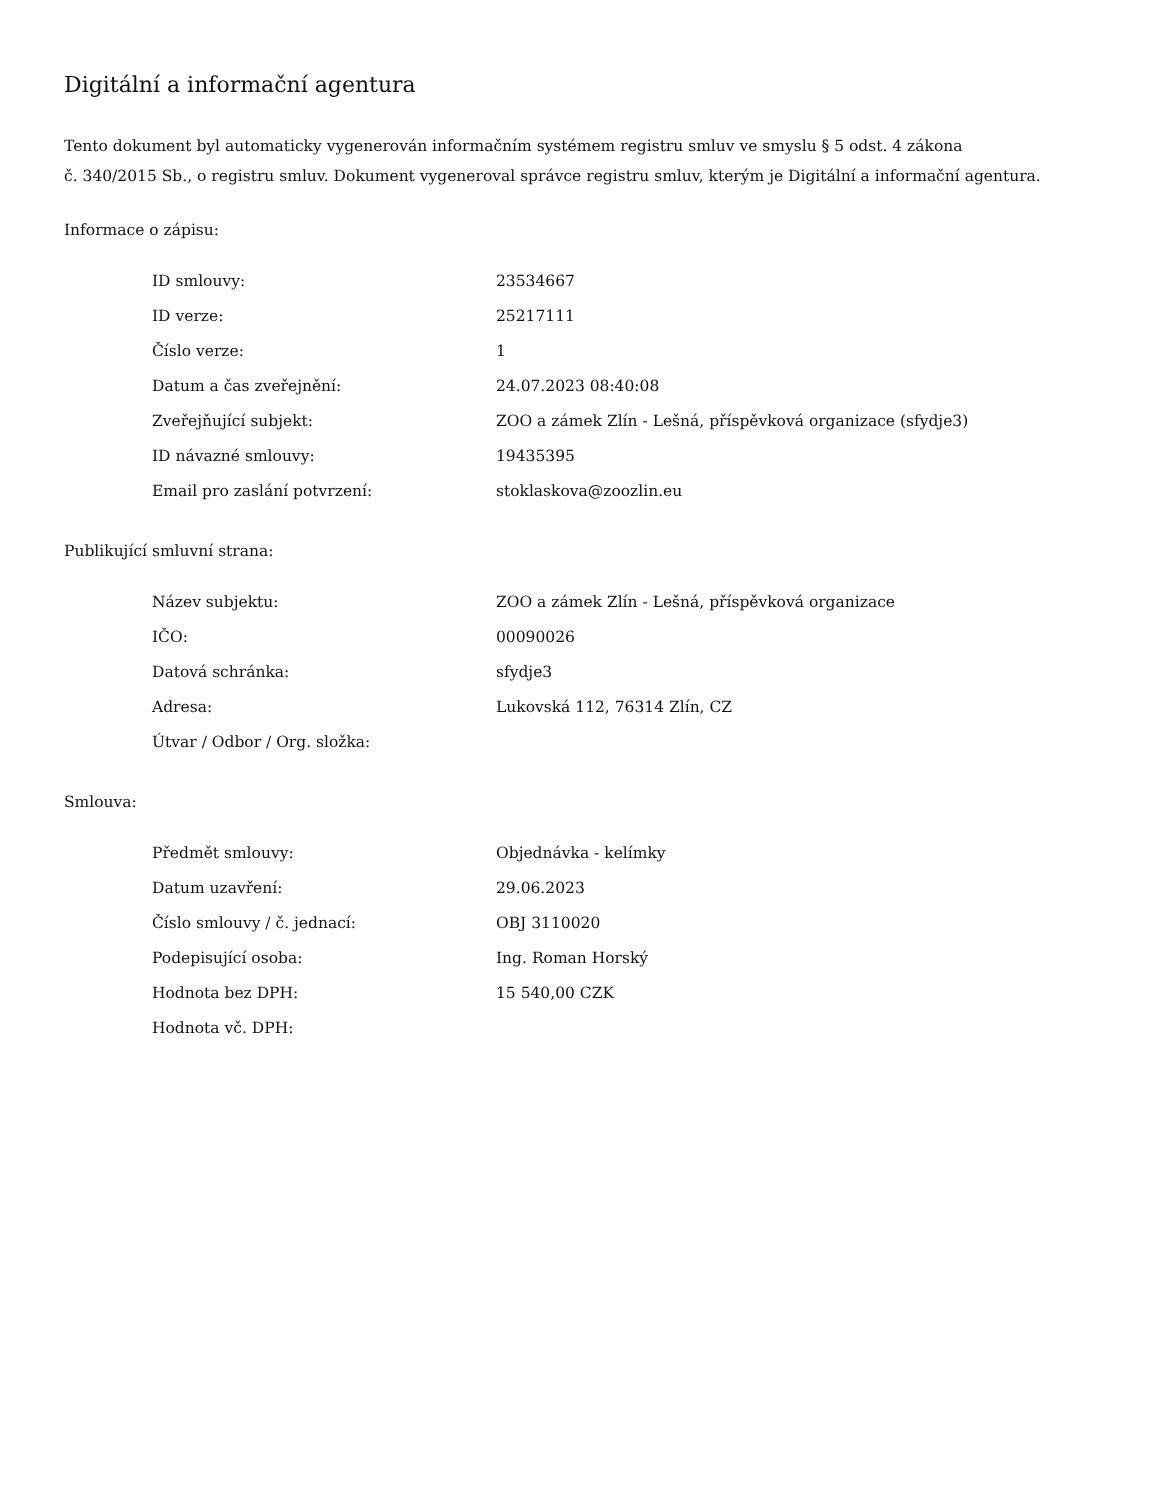Digitální a informační agentura
Tento dokument byl automaticky vygenerován informačním systémem registru smluv ve smyslu § 5 odst. 4 zákona
č. 340/2015 Sb., o registru smluv. Dokument vygeneroval správce registru smluv, kterým je Digitální a informační agentura.
Informace o zápisu:
| ID smlouvy: | 23534667 |
| ID verze: | 25217111 |
| Číslo verze: | 1 |
| Datum a čas zveřejnění: | 24.07.2023 08:40:08 |
| Zveřejňující subjekt: | ZOO a zámek Zlín - Lešná, příspěvková organizace (sfydje3) |
| ID návazné smlouvy: | 19435395 |
| Email pro zaslání potvrzení: | stoklaskova@zoozlin.eu |
Publikující smluvní strana:
| Název subjektu: | ZOO a zámek Zlín - Lešná, příspěvková organizace |
| IČO: | 00090026 |
| Datová schránka: | sfydje3 |
| Adresa: | Lukovská 112, 76314 Zlín, CZ |
| Útvar / Odbor / Org. složka: | |
Smlouva:
| Předmět smlouvy: | Objednávka - kelímky |
| Datum uzavření: | 29.06.2023 |
| Číslo smlouvy / č. jednací: | OBJ 3110020 |
| Podepisující osoba: | Ing. Roman Horský |
| Hodnota bez DPH: | 15 540,00 CZK |
| Hodnota vč. DPH: | |